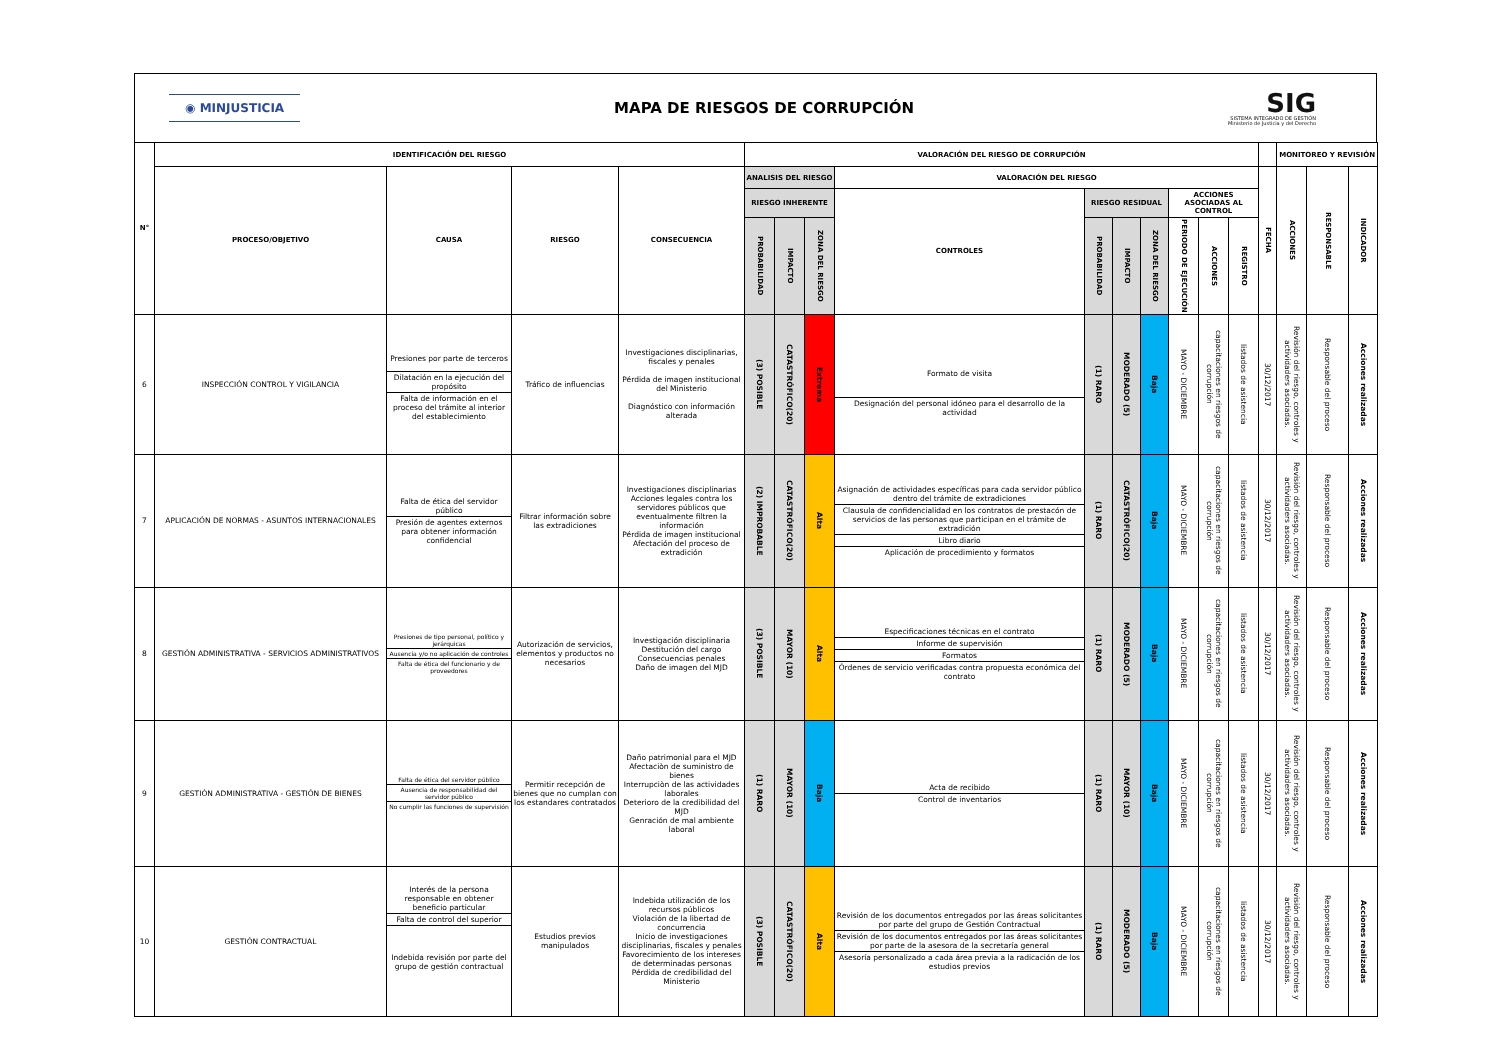◉ MINJUSTICIA
MAPA DE RIESGOS DE CORRUPCIÓN
SIG
SISTEMA INTEGRADO DE GESTIÓN
Ministerio de Justicia y del Derecho
| N° | IDENTIFICACIÓN DEL RIESGO | | | | VALORACIÓN DEL RIESGO DE CORRUPCIÓN | | | | | | | | | | | MONITOREO Y REVISIÓN | | |
| --- | --- | --- | --- | --- | --- | --- | --- | --- | --- | --- | --- | --- | --- | --- | --- | --- | --- | --- |
| | PROCESO/OBJETIVO | CAUSA | RIESGO | CONSECUENCIA | ANALISIS DEL RIESGO | | | VALORACIÓN DEL RIESGO | | | | | | | FECHA | ACCIONES | RESPONSABLE | INDICADOR |
| | | | | | RIESGO INHERENTE | | | CONTROLES | RIESGO RESIDUAL | | | ACCIONES ASOCIADAS AL CONTROL | | | | | | |
| | | | | | PROBABILIDAD | IMPACTO | ZONA DEL RIESGO | | PROBABILIDAD | IMPACTO | ZONA DEL RIESGO | PERIODO DE EJECUCIÓN | ACCIONES | REGISTRO | | | | |
| 6 | INSPECCIÓN CONTROL Y VIGILANCIA | / Presiones por parte de terceros / / Dilatación en la ejecución del propósito / / Falta de información en el proceso del trámite al interior del establecimiento / | Tráfico de influencias | Investigaciones disciplinarias, fiscales y penales Pérdida de imagen institucional del Ministerio Diagnóstico con información alterada | (3) POSIBLE | CATASTRÓFICO(20) | Extrema | / Formato de visita / / Designación del personal idóneo para el desarrollo de la actividad / | (1) RARO | MODERADO (5) | Baja | MAYO - DICIEMBRE | capacitaciones en riesgos de corrupción | listados de asistencia | 30/12/2017 | Revisión del riesgo, controles y actividaders asociadas. | Responsable del proceso | Acciones realizadas |
| 7 | APLICACIÓN DE NORMAS - ASUNTOS INTERNACIONALES | / Falta de ética del servidor público / / Presión de agentes externos para obtener información confidencial / | Filtrar información sobre las extradiciones | Investigaciones disciplinarias Acciones legales contra los servidores públicos que eventualmente filtren la información Pérdida de imagen institucional Afectación del proceso de extradición | (2) IMPROBABLE | CATASTRÓFICO(20) | Alta | / Asignación de actividades específicas para cada servidor público dentro del trámite de extradiciones / / Clausula de confidencialidad en los contratos de prestacón de servicios de las personas que participan en el trámite de extradición / / Libro diario / / Aplicación de procedimiento y formatos / | (1) RARO | CATASTRÓFICO(20) | Baja | MAYO - DICIEMBRE | capacitaciones en riesgos de corrupción | listados de asistencia | 30/12/2017 | Revisión del riesgo, controles y actividaders asociadas. | Responsable del proceso | Acciones realizadas |
| 8 | GESTIÓN ADMINISTRATIVA - SERVICIOS ADMINISTRATIVOS | / Presiones de tipo personal, político y jerárquicas / / Ausencia y/o no aplicación de controles / / Falta de ética del funcionario y de proveedores / | Autorización de servicios, elementos y productos no necesarios | Investigación disciplinaria Destitución del cargo Consecuencias penales Daño de imagen del MJD | (3) POSIBLE | MAYOR (10) | Alta | / Especificaciones técnicas en el contrato / / Informe de supervisión / / Formatos / / Órdenes de servicio verificadas contra propuesta económica del contrato / | (1) RARO | MODERADO (5) | Baja | MAYO - DICIEMBRE | capacitaciones en riesgos de corrupción | listados de asistencia | 30/12/2017 | Revisión del riesgo, controles y actividaders asociadas. | Responsable del proceso | Acciones realizadas |
| 9 | GESTIÓN ADMINISTRATIVA - GESTIÓN DE BIENES | / Falta de ética del servidor público / / Ausencia de responsabilidad del servidor público / / No cumplir las funciones de supervisión / | Permitir recepción de bienes que no cumplan con los estandares contratados | Daño patrimonial para el MJD Afectaciòn de suministro de bienes Interrupciòn de las actividades laborales Deterioro de la credibilidad del MJD Genración de mal ambiente laboral | (1) RARO | MAYOR (10) | Baja | / Acta de recibido / / Control de inventarios / | (1) RARO | MAYOR (10) | Baja | MAYO - DICIEMBRE | capacitaciones en riesgos de corrupción | listados de asistencia | 30/12/2017 | Revisión del riesgo, controles y actividaders asociadas. | Responsable del proceso | Acciones realizadas |
| 10 | GESTIÓN CONTRACTUAL | / Interés de la persona responsable en obtener beneficio particular / / Falta de control del superior / / Indebida revisión por parte del grupo de gestión contractual / | Estudios previos manipulados | Indebida utilización de los recursos públicos Violación de la libertad de concurrencia Inicio de investigaciones disciplinarias, fiscales y penales Favorecimiento de los intereses de determinadas personas Pérdida de credibilidad del Ministerio | (3) POSIBLE | CATASTRÓFICO(20) | Alta | / Revisión de los documentos entregados por las áreas solicitantes por parte del grupo de Gestión Contractual / / Revisión de los documentos entregados por las áreas solicitantes por parte de la asesora de la secretaría general / / Asesoría personalizado a cada área previa a la radicación de los estudios previos / | (1) RARO | MODERADO (5) | Baja | MAYO - DICIEMBRE | capacitaciones en riesgos de corrupción | listados de asistencia | 30/12/2017 | Revisión del riesgo, controles y actividaders asociadas. | Responsable del proceso | Acciones realizadas |